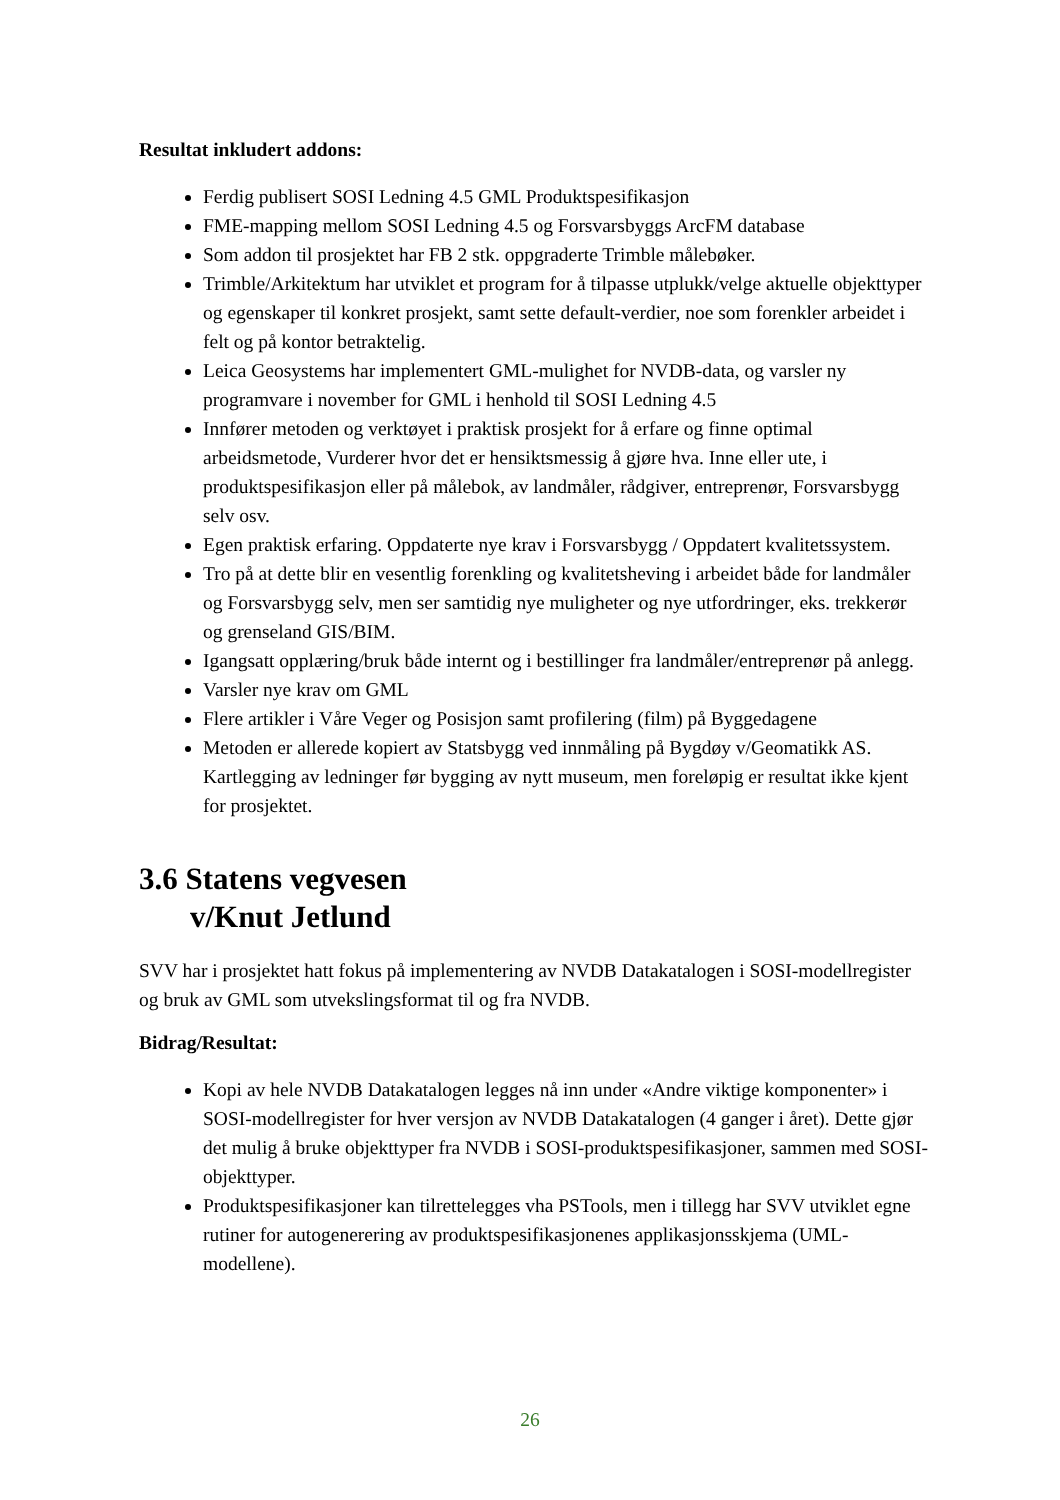Resultat inkludert addons:
Ferdig publisert SOSI Ledning 4.5 GML Produktspesifikasjon
FME-mapping mellom SOSI Ledning 4.5 og Forsvarsbyggs ArcFM database
Som addon til prosjektet har FB 2 stk. oppgraderte Trimble målebøker.
Trimble/Arkitektum har utviklet et program for å tilpasse utplukk/velge aktuelle objekttyper og egenskaper til konkret prosjekt, samt sette default-verdier, noe som forenkler arbeidet i felt og på kontor betraktelig.
Leica Geosystems har implementert GML-mulighet for NVDB-data, og varsler ny programvare i november for GML i henhold til SOSI Ledning 4.5
Innfører metoden og verktøyet i praktisk prosjekt for å erfare og finne optimal arbeidsmetode, Vurderer hvor det er hensiktsmessig å gjøre hva. Inne eller ute, i produktspesifikasjon eller på målebok, av landmåler, rådgiver, entreprenør, Forsvarsbygg selv osv.
Egen praktisk erfaring. Oppdaterte nye krav i Forsvarsbygg / Oppdatert kvalitetssystem.
Tro på at dette blir en vesentlig forenkling og kvalitetsheving i arbeidet både for landmåler og Forsvarsbygg selv, men ser samtidig nye muligheter og nye utfordringer, eks. trekkerør og grenseland GIS/BIM.
Igangsatt opplæring/bruk både internt og i bestillinger fra landmåler/entreprenør på anlegg.
Varsler nye krav om GML
Flere artikler i Våre Veger og Posisjon samt profilering (film) på Byggedagene
Metoden er allerede kopiert av Statsbygg ved innmåling på Bygdøy v/Geomatikk AS. Kartlegging av ledninger før bygging av nytt museum, men foreløpig er resultat ikke kjent for prosjektet.
3.6 Statens vegvesen
v/Knut Jetlund
SVV har i prosjektet hatt fokus på implementering av NVDB Datakatalogen i SOSI-modellregister og bruk av GML som utvekslingsformat til og fra NVDB.
Bidrag/Resultat:
Kopi av hele NVDB Datakatalogen legges nå inn under «Andre viktige komponenter» i SOSI-modellregister for hver versjon av NVDB Datakatalogen (4 ganger i året). Dette gjør det mulig å bruke objekttyper fra NVDB i SOSI-produktspesifikasjoner, sammen med SOSI-objekttyper.
Produktspesifikasjoner kan tilrettelegges vha PSTools, men i tillegg har SVV utviklet egne rutiner for autogenerering av produktspesifikasjonenes applikasjonsskjema (UML-modellene).
26